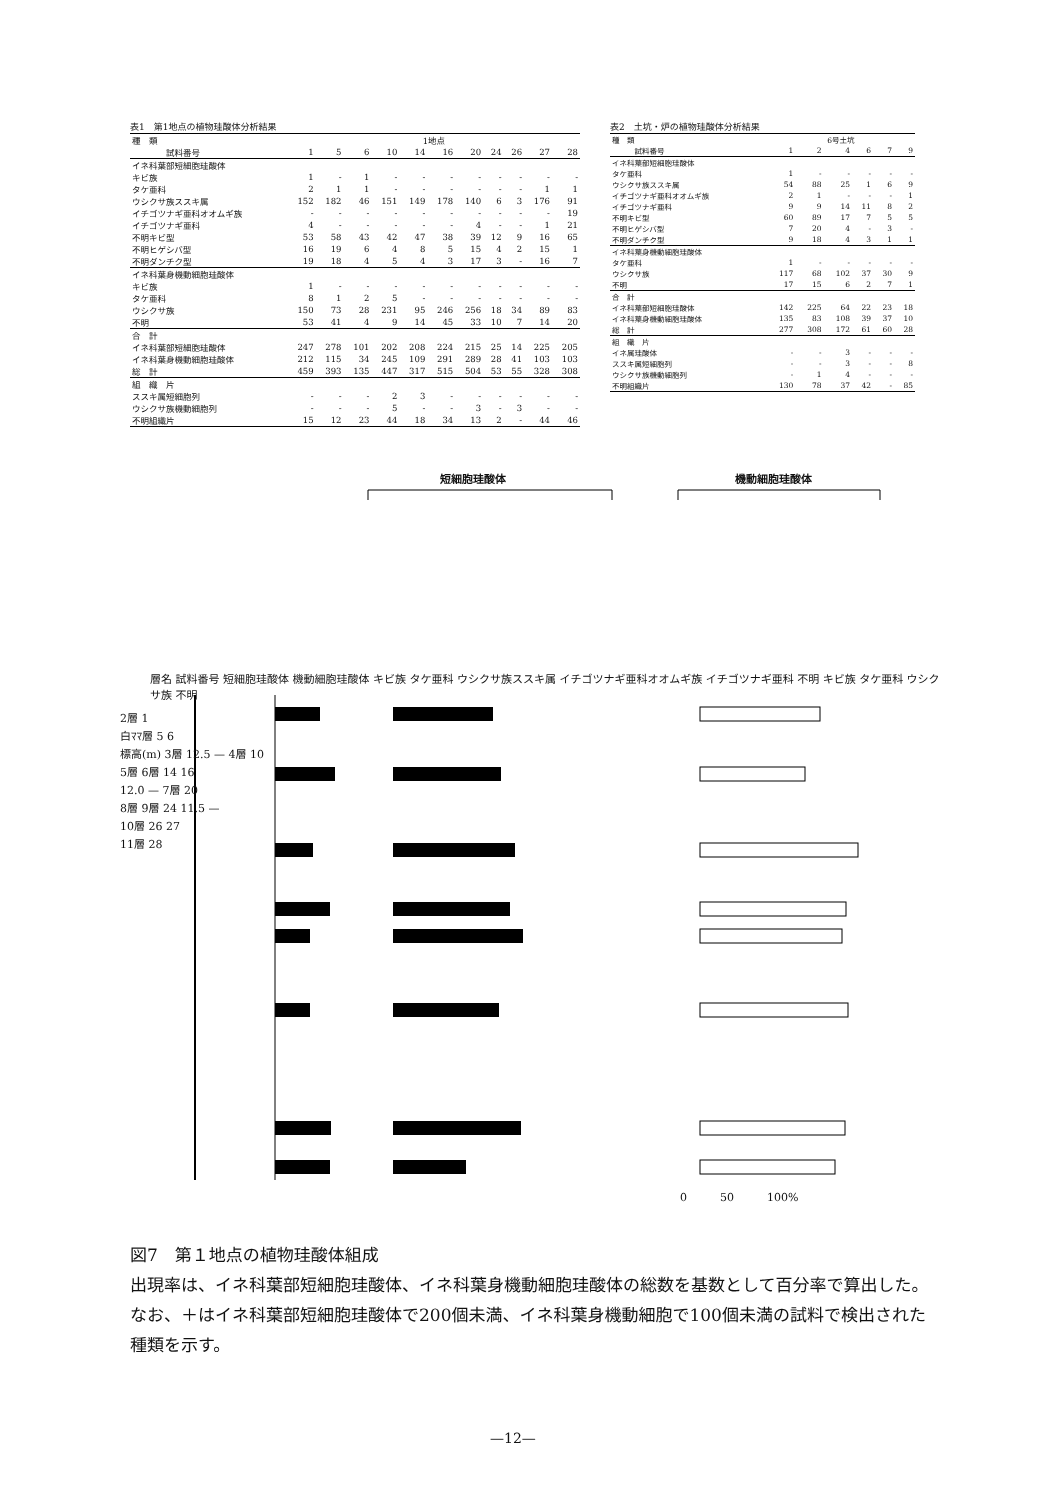表1　第1地点の植物珪酸体分析結果
| 種 類 | 1地点 | | | | | | | | | | |
| --- | --- | --- | --- | --- | --- | --- | --- | --- | --- | --- | --- |
| 試料番号 | 1 | 5 | 6 | 10 | 14 | 16 | 20 | 24 | 26 | 27 | 28 |
| イネ科葉部短細胞珪酸体 | | | | | | | | | | | |
| キビ族 | 1 | - | 1 | - | - | - | - | - | - | - | - |
| タケ亜科 | 2 | 1 | 1 | - | - | - | - | - | - | 1 | 1 |
| ウシクサ族ススキ属 | 152 | 182 | 46 | 151 | 149 | 178 | 140 | 6 | 3 | 176 | 91 |
| イチゴツナギ亜科オオムギ族 | - | - | - | - | - | - | - | - | - | - | 19 |
| イチゴツナギ亜科 | 4 | - | - | - | - | - | 4 | - | - | 1 | 21 |
| 不明キビ型 | 53 | 58 | 43 | 42 | 47 | 38 | 39 | 12 | 9 | 16 | 65 |
| 不明ヒゲシバ型 | 16 | 19 | 6 | 4 | 8 | 5 | 15 | 4 | 2 | 15 | 1 |
| 不明ダンチク型 | 19 | 18 | 4 | 5 | 4 | 3 | 17 | 3 | - | 16 | 7 |
| イネ科葉身機動細胞珪酸体 | | | | | | | | | | | |
| キビ族 | 1 | - | - | - | - | - | - | - | - | - | - |
| タケ亜科 | 8 | 1 | 2 | 5 | - | - | - | - | - | - | - |
| ウシクサ族 | 150 | 73 | 28 | 231 | 95 | 246 | 256 | 18 | 34 | 89 | 83 |
| 不明 | 53 | 41 | 4 | 9 | 14 | 45 | 33 | 10 | 7 | 14 | 20 |
| 合 計 | | | | | | | | | | | |
| イネ科葉部短細胞珪酸体 | 247 | 278 | 101 | 202 | 208 | 224 | 215 | 25 | 14 | 225 | 205 |
| イネ科葉身機動細胞珪酸体 | 212 | 115 | 34 | 245 | 109 | 291 | 289 | 28 | 41 | 103 | 103 |
| 総 計 | 459 | 393 | 135 | 447 | 317 | 515 | 504 | 53 | 55 | 328 | 308 |
| 組 織 片 | | | | | | | | | | | |
| ススキ属短細胞列 | - | - | - | 2 | 3 | - | - | - | - | - | - |
| ウシクサ族機動細胞列 | - | - | - | 5 | - | - | 3 | - | 3 | - | - |
| 不明組織片 | 15 | 12 | 23 | 44 | 18 | 34 | 13 | 2 | - | 44 | 46 |
表2　土坑・炉の植物珪酸体分析結果
| 種 類 | 6号土坑 | | | | | |
| --- | --- | --- | --- | --- | --- | --- |
| 試料番号 | 1 | 2 | 4 | 6 | 7 | 9 |
| イネ科葉部短細胞珪酸体 | | | | | | |
| タケ亜科 | 1 | - | - | - | - | - |
| ウシクサ族ススキ属 | 54 | 88 | 25 | 1 | 6 | 9 |
| イチゴツナギ亜科オオムギ族 | 2 | 1 | - | - | - | 1 |
| イチゴツナギ亜科 | 9 | 9 | 14 | 11 | 8 | 2 |
| 不明キビ型 | 60 | 89 | 17 | 7 | 5 | 5 |
| 不明ヒゲシバ型 | 7 | 20 | 4 | - | 3 | - |
| 不明ダンチク型 | 9 | 18 | 4 | 3 | 1 | 1 |
| イネ科葉身機動細胞珪酸体 | | | | | | |
| タケ亜科 | 1 | - | - | - | - | - |
| ウシクサ族 | 117 | 68 | 102 | 37 | 30 | 9 |
| 不明 | 17 | 15 | 6 | 2 | 7 | 1 |
| 合 計 | | | | | | |
| イネ科葉部短細胞珪酸体 | 142 | 225 | 64 | 22 | 23 | 18 |
| イネ科葉身機動細胞珪酸体 | 135 | 83 | 108 | 39 | 37 | 10 |
| 総 計 | 277 | 308 | 172 | 61 | 60 | 28 |
| 組 織 片 | | | | | | |
| イネ属珪酸体 | - | - | 3 | - | - | - |
| ススキ属短細胞列 | - | - | 3 | - | - | 8 |
| ウシクサ族機動細胞列 | - | 1 | 4 | - | - | - |
| 不明組織片 | 130 | 78 | 37 | 42 | - | 85 |
短細胞珪酸体 機動細胞珪酸体
層名 試料番号 短細胞珪酸体 機動細胞珪酸体 キビ族 タケ亜科 ウシクサ族ススキ属 イチゴツナギ亜科オオムギ族 イチゴツナギ亜科 不明 キビ族 タケ亜科 ウシクサ族 不明
2層 1
白ﾏﾏ層 5 6
標高(m) 3層 12.5 — 4層 10
5層 6層 14 16
12.0 — 7層 20
8層 9層 24 11.5 —
10層 26 27
11層 28
0　　　50　　　100%
図7　第１地点の植物珪酸体組成
出現率は、イネ科葉部短細胞珪酸体、イネ科葉身機動細胞珪酸体の総数を基数として百分率で算出した。なお、＋はイネ科葉部短細胞珪酸体で200個未満、イネ科葉身機動細胞で100個未満の試料で検出された種類を示す。
—12—